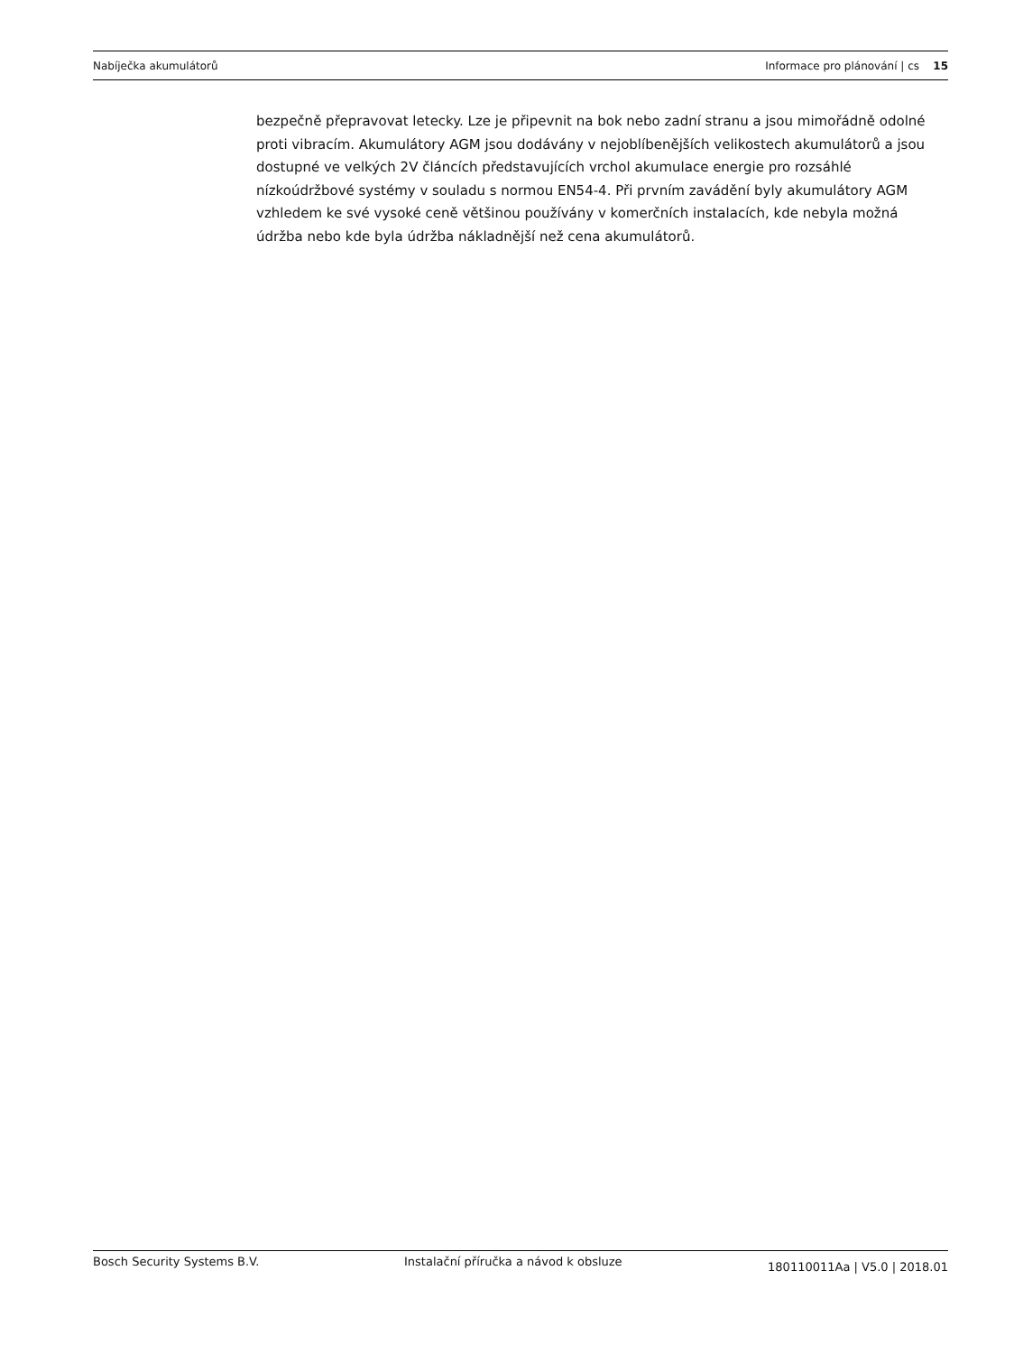Nabíječka akumulátorů Informace pro plánování | cs 15
bezpečně přepravovat letecky. Lze je připevnit na bok nebo zadní stranu a jsou mimořádně odolné proti vibracím. Akumulátory AGM jsou dodávány v nejoblíbenějších velikostech akumulátorů a jsou dostupné ve velkých 2V článcích představujících vrchol akumulace energie pro rozsáhlé nízkoúdržbové systémy v souladu s normou EN54-4. Při prvním zavádění byly akumulátory AGM vzhledem ke své vysoké ceně většinou používány v komerčních instalacích, kde nebyla možná údržba nebo kde byla údržba nákladnější než cena akumulátorů.
Bosch Security Systems B.V. Instalační příručka a návod k obsluze 180110011Aa | V5.0 | 2018.01